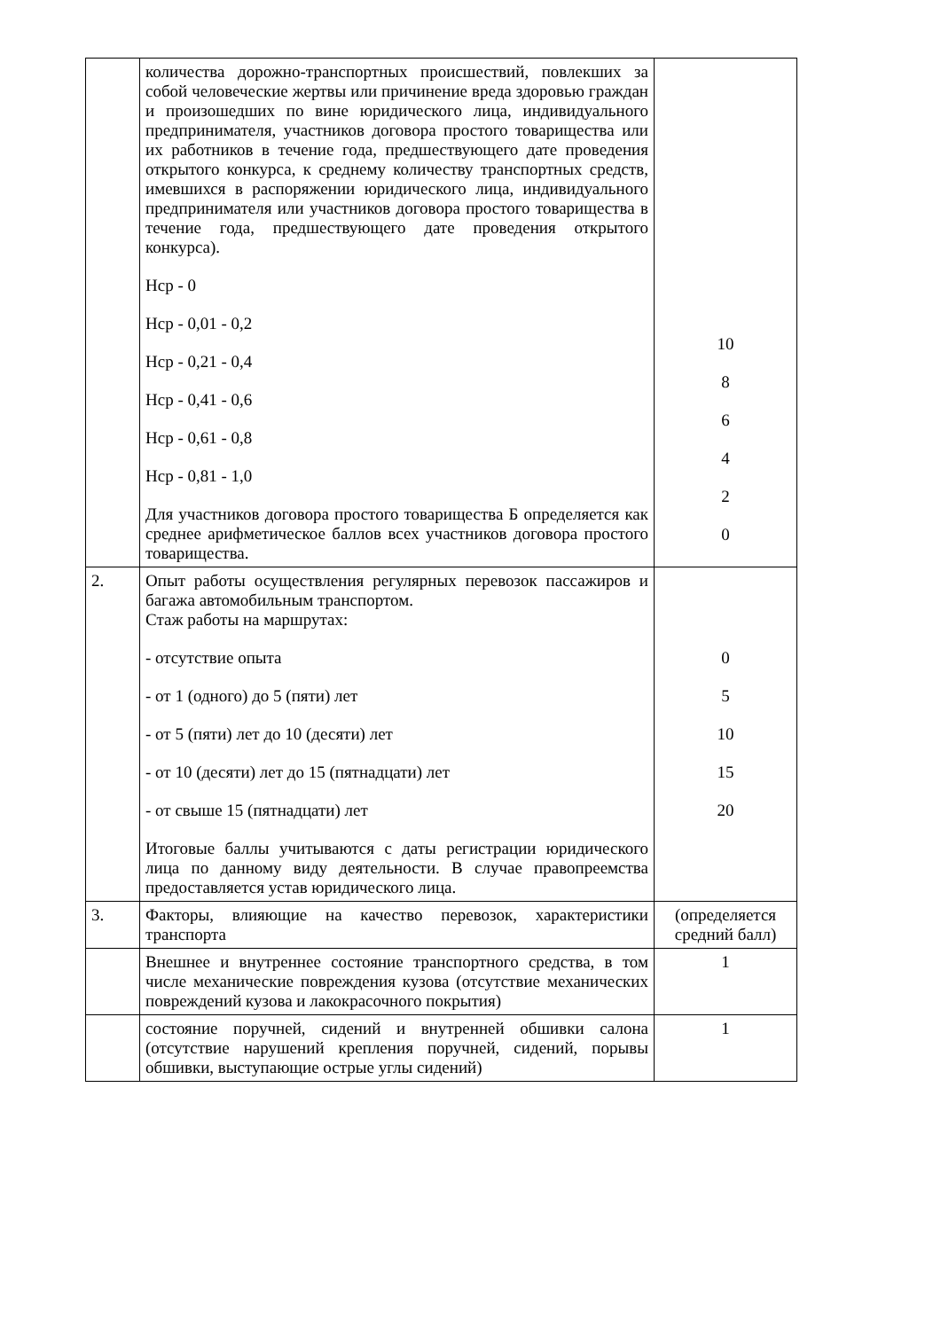| | количества дорожно-транспортных происшествий, повлекших за собой человеческие жертвы или причинение вреда здоровью граждан и произошедших по вине юридического лица, индивидуального предпринимателя, участников договора простого товарищества или их работников в течение года, предшествующего дате проведения открытого конкурса, к среднему количеству транспортных средств, имевшихся в распоряжении юридического лица, индивидуального предпринимателя или участников договора простого товарищества в течение года, предшествующего дате проведения открытого конкурса). Нср - 0 Нср - 0,01 - 0,2 Нср - 0,21 - 0,4 Нср - 0,41 - 0,6 Нср - 0,61 - 0,8 Нср - 0,81 - 1,0 Для участников договора простого товарищества Б определяется как среднее арифметическое баллов всех участников договора простого товарищества. | 10 8 6 4 2 0 |
| 2. | Опыт работы осуществления регулярных перевозок пассажиров и багажа автомобильным транспортом. Стаж работы на маршрутах: - отсутствие опыта - от 1 (одного) до 5 (пяти) лет - от 5 (пяти) лет до 10 (десяти) лет - от 10 (десяти) лет до 15 (пятнадцати) лет - от свыше 15 (пятнадцати) лет Итоговые баллы учитываются с даты регистрации юридического лица по данному виду деятельности. В случае правопреемства предоставляется устав юридического лица. | 0 5 10 15 20 |
| 3. | Факторы, влияющие на качество перевозок, характеристики транспорта | (определяется средний балл) |
| | Внешнее и внутреннее состояние транспортного средства, в том числе механические повреждения кузова (отсутствие механических повреждений кузова и лакокрасочного покрытия) | 1 |
| | состояние поручней, сидений и внутренней обшивки салона (отсутствие нарушений крепления поручней, сидений, порывы обшивки, выступающие острые углы сидений) | 1 |